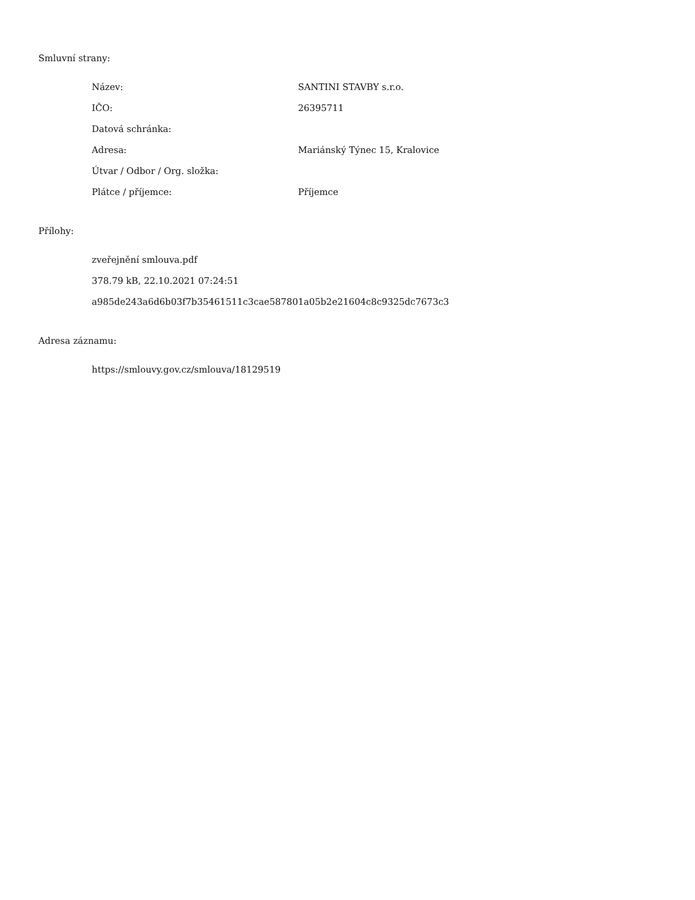Smluvní strany:
| Název: | SANTINI STAVBY s.r.o. |
| IČO: | 26395711 |
| Datová schránka: | |
| Adresa: | Mariánský Týnec 15, Kralovice |
| Útvar / Odbor / Org. složka: | |
| Plátce / příjemce: | Příjemce |
Přílohy:
zveřejnění smlouva.pdf
378.79 kB, 22.10.2021 07:24:51
a985de243a6d6b03f7b35461511c3cae587801a05b2e21604c8c9325dc7673c3
Adresa záznamu:
https://smlouvy.gov.cz/smlouva/18129519